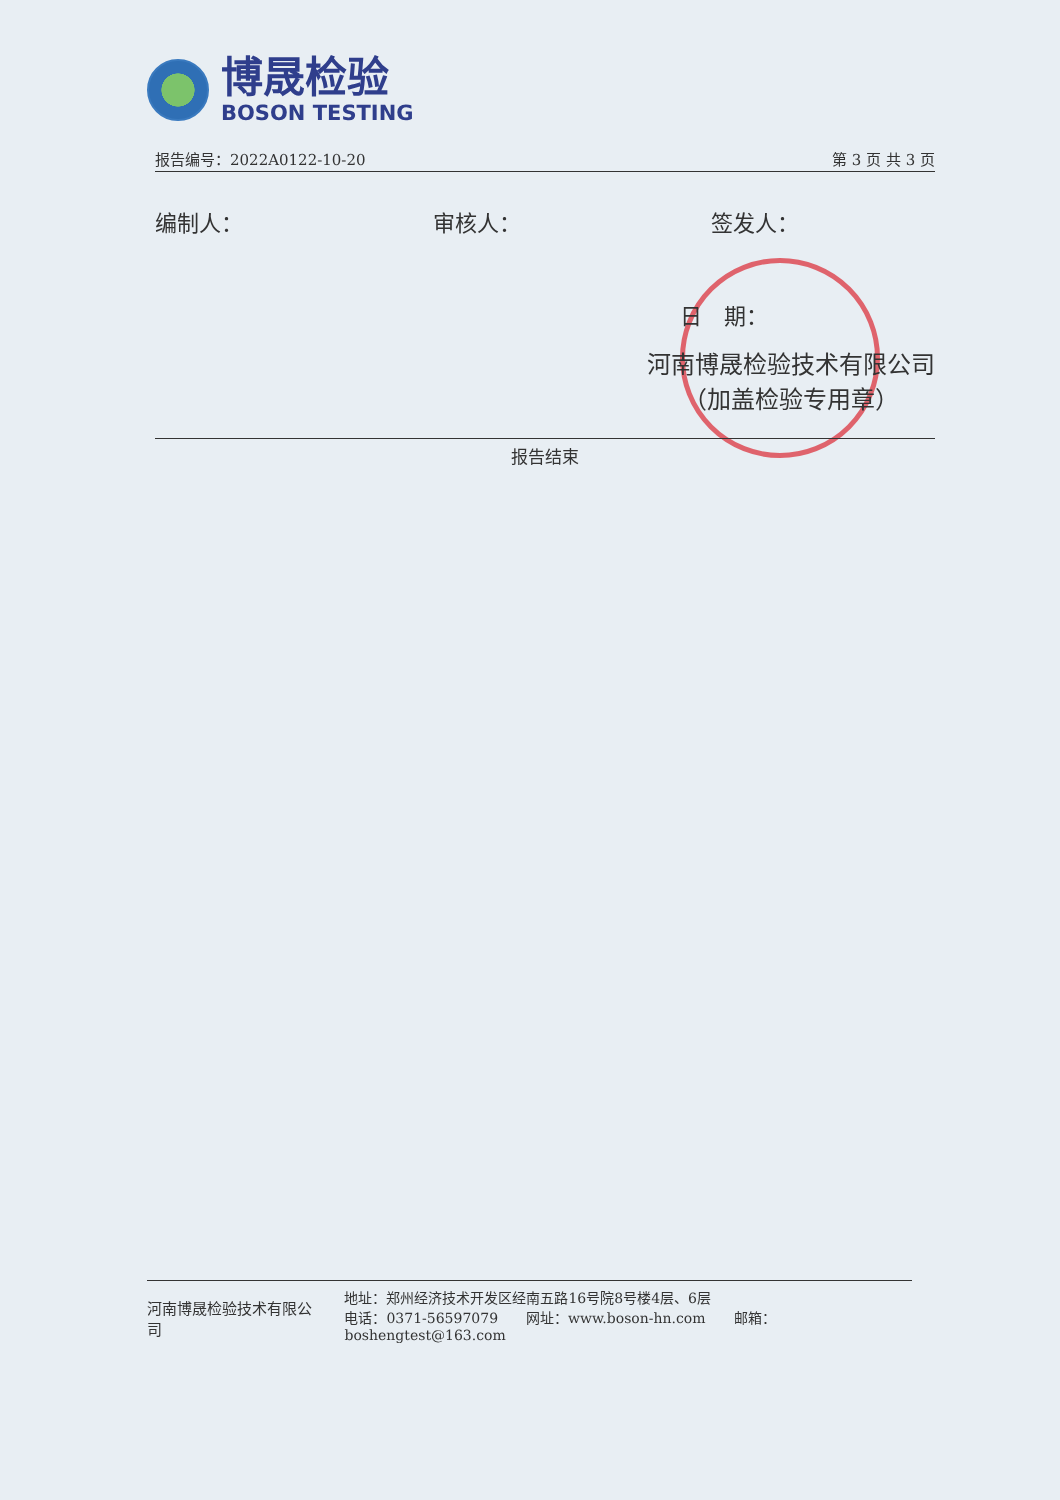博晟检验
BOSON TESTING
报告编号：2022A0122-10-20 第 3 页 共 3 页
编制人： 审核人： 签发人：
日　期：
河南博晟检验技术有限公司
（加盖检验专用章）
报告结束
河南博晟检验技术有限公司
地址：郑州经济技术开发区经南五路16号院8号楼4层、6层
电话：0371-56597079　　网址：www.boson-hn.com　　邮箱：boshengtest@163.com